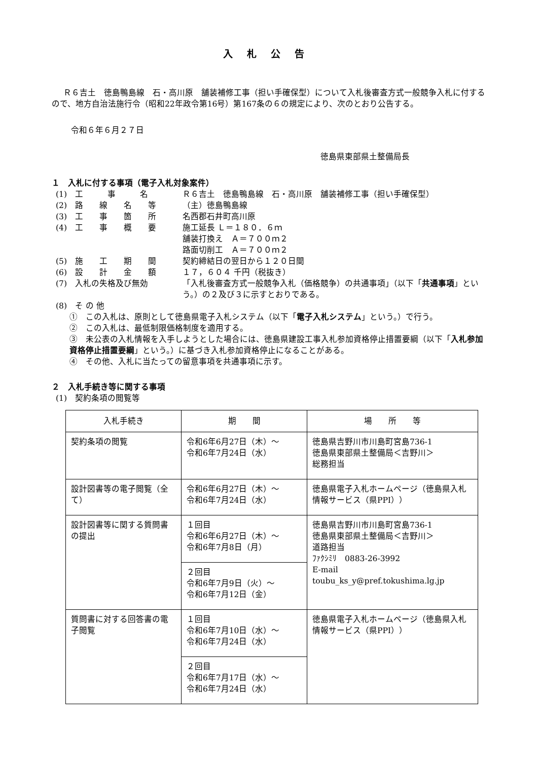入札公告
Ｒ６吉土　徳島鴨島線　石・高川原　舗装補修工事（担い手確保型）について入札後審査方式一般競争入札に付するので、地方自治法施行令（昭和22年政令第16号）第167条の６の規定により、次のとおり公告する。
令和６年６月２７日
徳島県東部県土整備局長
１　入札に付する事項（電子入札対象案件）
(1)　工　　　事　　　名 Ｒ６吉土　徳島鴨島線　石・高川原　舗装補修工事（担い手確保型）
(2)　路　　線　　名　　等 （主）徳島鴨島線
(3)　工　　事　　箇　　所 名西郡石井町高川原
(4)　工　　事　　概　　要 施工延長 Ｌ＝１８０．６ｍ
舗装打換え　Ａ＝７００ｍ２
路面切削工　Ａ＝７００ｍ２
(5)　施　　工　　期　　間 契約締結日の翌日から１２０日間
(6)　設　　計　　金　　額 １７，６０４ 千円（税抜き）
(7)　入札の失格及び無効 「入札後審査方式一般競争入札（価格競争）の共通事項」（以下「共通事項」という。）の２及び３に示すとおりである。
(8)　そ の 他
①　この入札は、原則として徳島県電子入札システム（以下「電子入札システム」という。）で行う。
②　この入札は、最低制限価格制度を適用する。
③　未公表の入札情報を入手しようとした場合には、徳島県建設工事入札参加資格停止措置要綱（以下「入札参加資格停止措置要綱」という。）に基づき入札参加資格停止になることがある。
④　その他、入札に当たっての留意事項を共通事項に示す。
２　入札手続き等に関する事項
(1)　契約条項の閲覧等
| 入札手続き | 期 間 | 場 所 等 |
| --- | --- | --- |
| 契約条項の閲覧 | 令和6年6月27日（木）～ 令和6年7月24日（水） | 徳島県吉野川市川島町宮島736-1 徳島県東部県土整備局＜吉野川＞ 総務担当 |
| 設計図書等の電子閲覧（全て） | 令和6年6月27日（木）～ 令和6年7月24日（水） | 徳島県電子入札ホームページ（徳島県入札情報サービス（県PPI）） |
| 設計図書等に関する質問書の提出 | １回目 令和6年6月27日（木）～ 令和6年7月8日（月） | 徳島県吉野川市川島町宮島736-1 徳島県東部県土整備局＜吉野川＞ 道路担当 ﾌｧｸｼﾐﾘ 0883-26-3992 E-mail toubu_ks_y@pref.tokushima.lg.jp |
| | ２回目 令和6年7月9日（火）～ 令和6年7月12日（金） | |
| 質問書に対する回答書の電子閲覧 | １回目 令和6年7月10日（水）～ 令和6年7月24日（水） | 徳島県電子入札ホームページ（徳島県入札情報サービス（県PPI）） |
| | ２回目 令和6年7月17日（水）～ 令和6年7月24日（水） | |